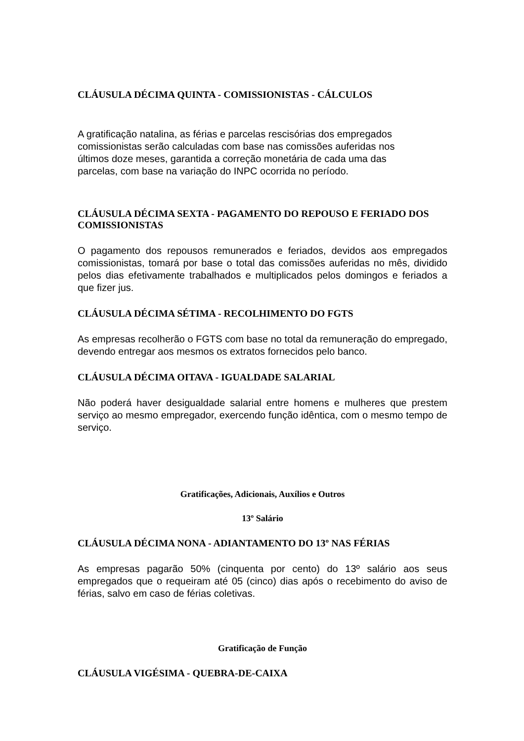CLÁUSULA DÉCIMA QUINTA - COMISSIONISTAS - CÁLCULOS
A gratificação natalina, as férias e parcelas rescisórias dos empregados
comissionistas serão calculadas com base nas comissões auferidas nos
últimos doze meses, garantida a correção monetária de cada uma das
parcelas, com base na variação do INPC ocorrida no período.
CLÁUSULA DÉCIMA SEXTA - PAGAMENTO DO REPOUSO E FERIADO DOS COMISSIONISTAS
O pagamento dos repousos remunerados e feriados, devidos aos empregados comissionistas, tomará por base o total das comissões auferidas no mês, dividido pelos dias efetivamente trabalhados e multiplicados pelos domingos e feriados a que fizer jus.
CLÁUSULA DÉCIMA SÉTIMA - RECOLHIMENTO DO FGTS
As empresas recolherão o FGTS com base no total da remuneração do empregado, devendo entregar aos mesmos os extratos fornecidos pelo banco.
CLÁUSULA DÉCIMA OITAVA - IGUALDADE SALARIAL
Não poderá haver desigualdade salarial entre homens e mulheres que prestem serviço ao mesmo empregador, exercendo função idêntica, com o mesmo tempo de serviço.
Gratificações, Adicionais, Auxílios e Outros
13º Salário
CLÁUSULA DÉCIMA NONA - ADIANTAMENTO DO 13º NAS FÉRIAS
As empresas pagarão 50% (cinquenta por cento) do 13º salário aos seus empregados que o requeiram até 05 (cinco) dias após o recebimento do aviso de férias, salvo em caso de férias coletivas.
Gratificação de Função
CLÁUSULA VIGÉSIMA - QUEBRA-DE-CAIXA